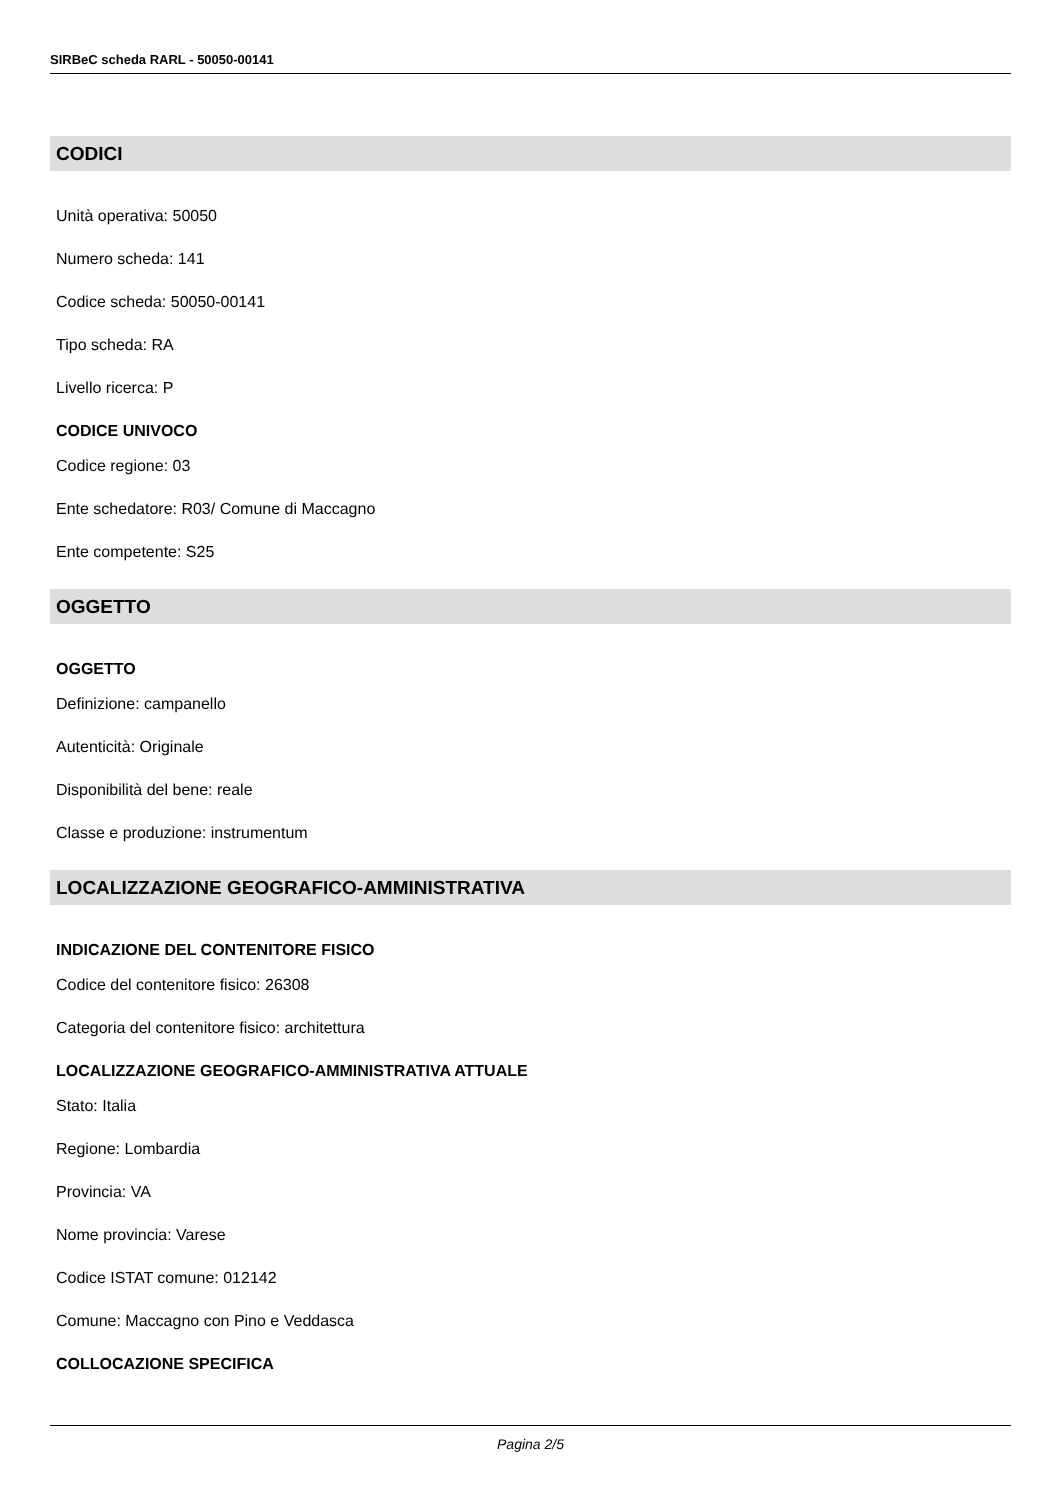SIRBeC scheda RARL - 50050-00141
CODICI
Unità operativa: 50050
Numero scheda: 141
Codice scheda: 50050-00141
Tipo scheda: RA
Livello ricerca: P
CODICE UNIVOCO
Codice regione: 03
Ente schedatore: R03/ Comune di Maccagno
Ente competente: S25
OGGETTO
OGGETTO
Definizione: campanello
Autenticità: Originale
Disponibilità del bene: reale
Classe e produzione: instrumentum
LOCALIZZAZIONE GEOGRAFICO-AMMINISTRATIVA
INDICAZIONE DEL CONTENITORE FISICO
Codice del contenitore fisico: 26308
Categoria del contenitore fisico: architettura
LOCALIZZAZIONE GEOGRAFICO-AMMINISTRATIVA ATTUALE
Stato: Italia
Regione: Lombardia
Provincia: VA
Nome provincia: Varese
Codice ISTAT comune: 012142
Comune: Maccagno con Pino e Veddasca
COLLOCAZIONE SPECIFICA
Pagina 2/5